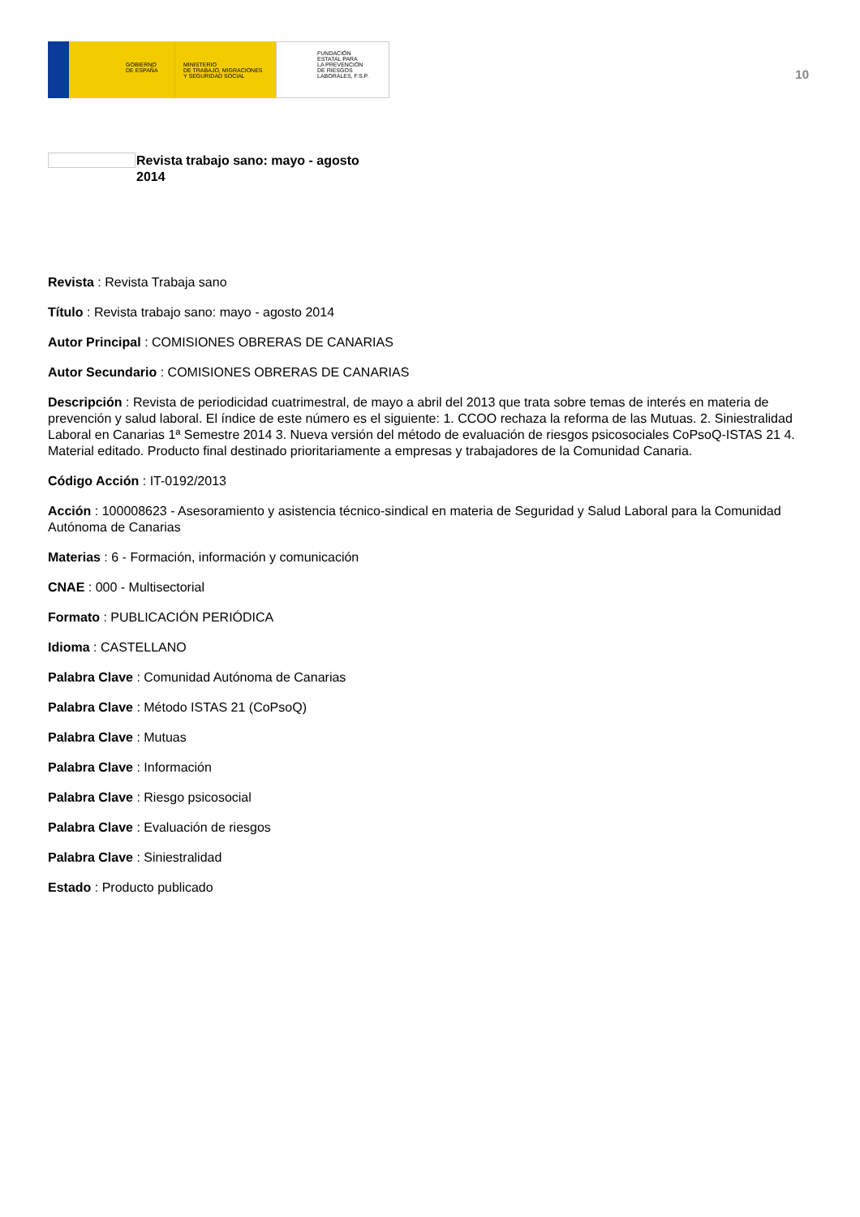GOBIERNO
DE ESPAÑA
MINISTERIO
DE TRABAJO, MIGRACIONES
Y SEGURIDAD SOCIAL
FUNDACIÓN
ESTATAL PARA
LA PREVENCIÓN
DE RIESGOS
LABORALES, F.S.P.
10
Revista trabajo sano: mayo - agosto 2014
Revista : Revista Trabaja sano
Título : Revista trabajo sano: mayo - agosto 2014
Autor Principal : COMISIONES OBRERAS DE CANARIAS
Autor Secundario : COMISIONES OBRERAS DE CANARIAS
Descripción : Revista de periodicidad cuatrimestral, de mayo a abril del 2013 que trata sobre temas de interés en materia de prevención y salud laboral. El índice de este número es el siguiente: 1. CCOO rechaza la reforma de las Mutuas. 2. Siniestralidad Laboral en Canarias 1ª Semestre 2014 3. Nueva versión del método de evaluación de riesgos psicosociales CoPsoQ-ISTAS 21 4. Material editado. Producto final destinado prioritariamente a empresas y trabajadores de la Comunidad Canaria.
Código Acción : IT-0192/2013
Acción : 100008623 - Asesoramiento y asistencia técnico-sindical en materia de Seguridad y Salud Laboral para la Comunidad Autónoma de Canarias
Materias : 6 - Formación, información y comunicación
CNAE : 000 - Multisectorial
Formato : PUBLICACIÓN PERIÓDICA
Idioma : CASTELLANO
Palabra Clave : Comunidad Autónoma de Canarias
Palabra Clave : Método ISTAS 21 (CoPsoQ)
Palabra Clave : Mutuas
Palabra Clave : Información
Palabra Clave : Riesgo psicosocial
Palabra Clave : Evaluación de riesgos
Palabra Clave : Siniestralidad
Estado : Producto publicado